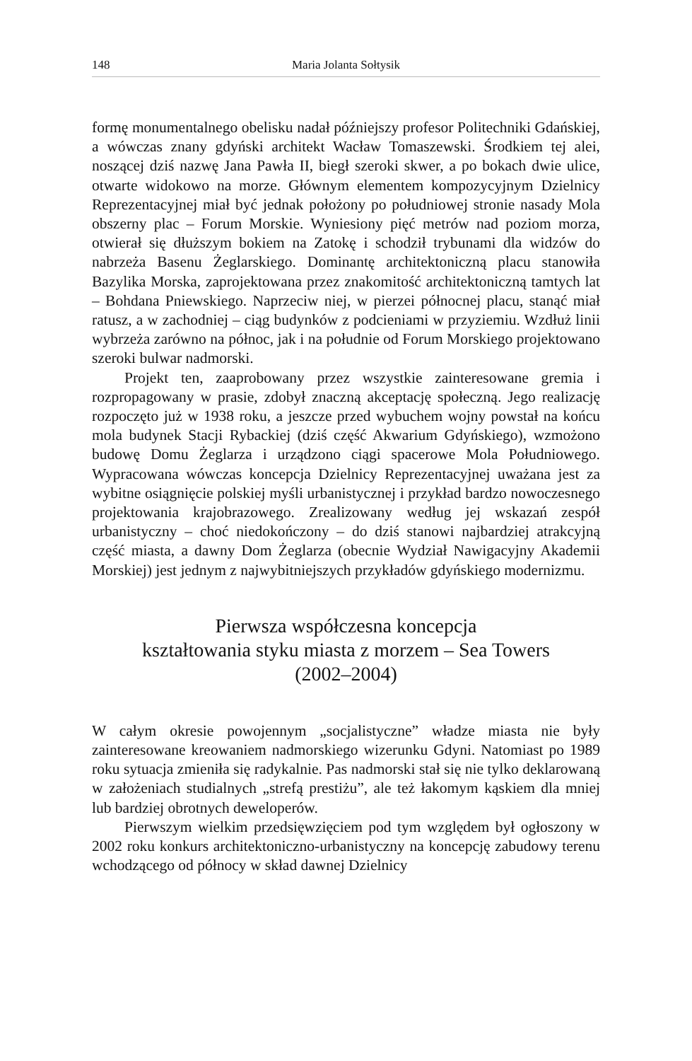148 Maria Jolanta Sołtysik
formę monumentalnego obelisku nadał późniejszy profesor Politechniki Gdańskiej, a wówczas znany gdyński architekt Wacław Tomaszewski. Środkiem tej alei, noszącej dziś nazwę Jana Pawła II, biegł szeroki skwer, a po bokach dwie ulice, otwarte widokowo na morze. Głównym elementem kompozycyjnym Dzielnicy Reprezentacyjnej miał być jednak położony po południowej stronie nasady Mola obszerny plac – Forum Morskie. Wyniesiony pięć metrów nad poziom morza, otwierał się dłuższym bokiem na Zatokę i schodził trybunami dla widzów do nabrzeża Basenu Żeglarskiego. Dominantę architektoniczną placu stanowiła Bazylika Morska, zaprojektowana przez znakomitość architektoniczną tamtych lat – Bohdana Pniewskiego. Naprzeciw niej, w pierzei północnej placu, stanąć miał ratusz, a w zachodniej – ciąg budynków z podcieniami w przyziemiu. Wzdłuż linii wybrzeża zarówno na północ, jak i na południe od Forum Morskiego projektowano szeroki bulwar nadmorski.
Projekt ten, zaaprobowany przez wszystkie zainteresowane gremia i rozpropagowany w prasie, zdobył znaczną akceptację społeczną. Jego realizację rozpoczęto już w 1938 roku, a jeszcze przed wybuchem wojny powstał na końcu mola budynek Stacji Rybackiej (dziś część Akwarium Gdyńskiego), wzmożono budowę Domu Żeglarza i urządzono ciągi spacerowe Mola Południowego. Wypracowana wówczas koncepcja Dzielnicy Reprezentacyjnej uważana jest za wybitne osiągnięcie polskiej myśli urbanistycznej i przykład bardzo nowoczesnego projektowania krajobrazowego. Zrealizowany według jej wskazań zespół urbanistyczny – choć niedokończony – do dziś stanowi najbardziej atrakcyjną część miasta, a dawny Dom Żeglarza (obecnie Wydział Nawigacyjny Akademii Morskiej) jest jednym z najwybitniejszych przykładów gdyńskiego modernizmu.
Pierwsza współczesna koncepcja
kształtowania styku miasta z morzem – Sea Towers
(2002–2004)
W całym okresie powojennym „socjalistyczne” władze miasta nie były zainteresowane kreowaniem nadmorskiego wizerunku Gdyni. Natomiast po 1989 roku sytuacja zmieniła się radykalnie. Pas nadmorski stał się nie tylko deklarowaną w założeniach studialnych „strefą prestiżu”, ale też łakomym kąskiem dla mniej lub bardziej obrotnych deweloperów.
Pierwszym wielkim przedsięwzięciem pod tym względem był ogłoszony w 2002 roku konkurs architektoniczno-urbanistyczny na koncepcję zabudowy terenu wchodzącego od północy w skład dawnej Dzielnicy